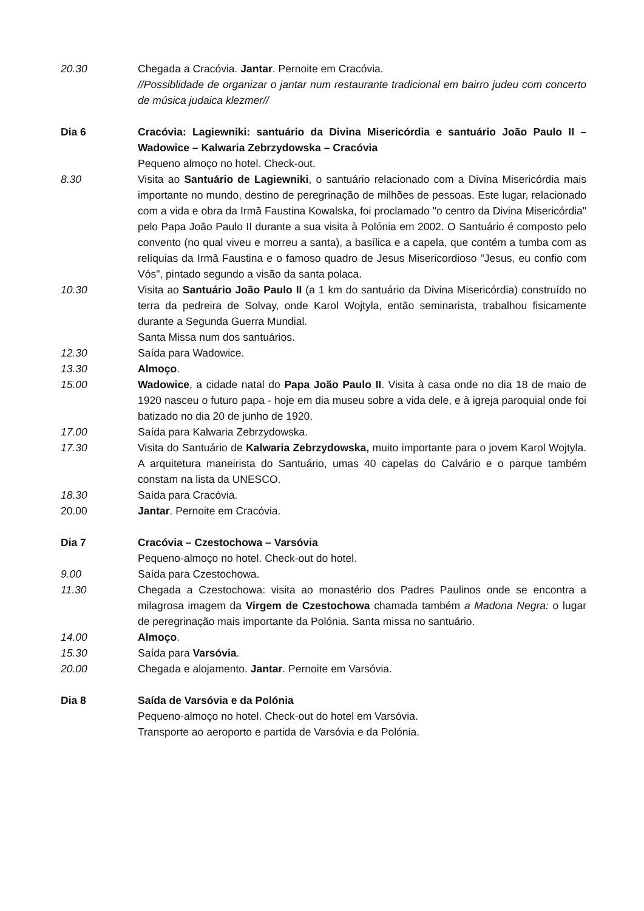20.30 Chegada a Cracóvia. Jantar. Pernoite em Cracóvia.
//Possiblidade de organizar o jantar num restaurante tradicional em bairro judeu com concerto de música judaica klezmer//
Dia 6 Cracóvia: Lagiewniki: santuário da Divina Misericórdia e santuário João Paulo II – Wadowice – Kalwaria Zebrzydowska – Cracóvia
Pequeno almoço no hotel. Check-out.
8.30 Visita ao Santuário de Lagiewniki, o santuário relacionado com a Divina Misericórdia mais importante no mundo, destino de peregrinação de milhões de pessoas. Este lugar, relacionado com a vida e obra da Irmã Faustina Kowalska, foi proclamado "o centro da Divina Misericórdia" pelo Papa João Paulo II durante a sua visita à Polónia em 2002. O Santuário é composto pelo convento (no qual viveu e morreu a santa), a basílica e a capela, que contém a tumba com as relíquias da Irmã Faustina e o famoso quadro de Jesus Misericordioso "Jesus, eu confio com Vós", pintado segundo a visão da santa polaca.
10.30 Visita ao Santuário João Paulo II (a 1 km do santuário da Divina Misericórdia) construído no terra da pedreira de Solvay, onde Karol Wojtyla, então seminarista, trabalhou fisicamente durante a Segunda Guerra Mundial.
Santa Missa num dos santuários.
12.30 Saída para Wadowice.
13.30 Almoço.
15.00 Wadowice, a cidade natal do Papa João Paulo II. Visita à casa onde no dia 18 de maio de 1920 nasceu o futuro papa - hoje em dia museu sobre a vida dele, e à igreja paroquial onde foi batizado no dia 20 de junho de 1920.
17.00 Saída para Kalwaria Zebrzydowska.
17.30 Visita do Santuário de Kalwaria Zebrzydowska, muito importante para o jovem Karol Wojtyla. A arquitetura maneirista do Santuário, umas 40 capelas do Calvário e o parque também constam na lista da UNESCO.
18.30 Saída para Cracóvia.
20.00 Jantar. Pernoite em Cracóvia.
Dia 7 Cracóvia – Czestochowa – Varsóvia
Pequeno-almoço no hotel. Check-out do hotel.
9.00 Saída para Czestochowa.
11.30 Chegada a Czestochowa: visita ao monastério dos Padres Paulinos onde se encontra a milagrosa imagem da Virgem de Czestochowa chamada também a Madona Negra: o lugar de peregrinação mais importante da Polónia. Santa missa no santuário.
14.00 Almoço.
15.30 Saída para Varsóvia.
20.00 Chegada e alojamento. Jantar. Pernoite em Varsóvia.
Dia 8 Saída de Varsóvia e da Polónia
Pequeno-almoço no hotel. Check-out do hotel em Varsóvia.
Transporte ao aeroporto e partida de Varsóvia e da Polónia.